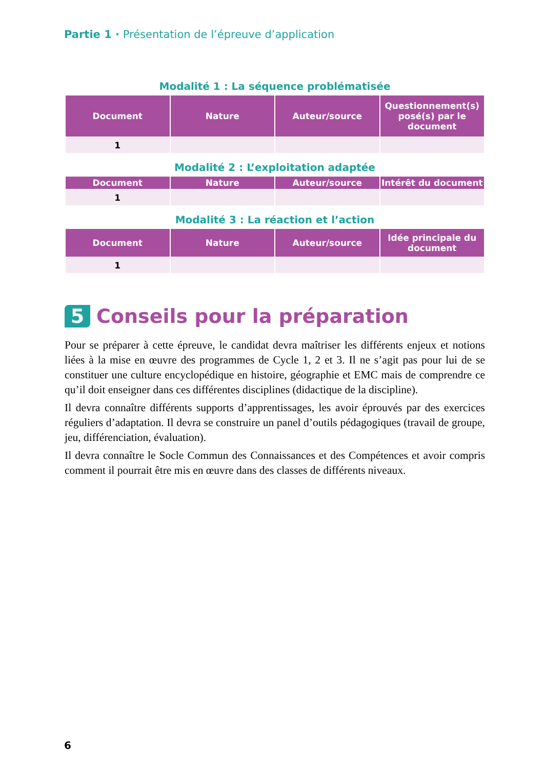Partie 1 · Présentation de l’épreuve d’application
Modalité 1 : La séquence problématisée
| Document | Nature | Auteur/source | Questionnement(s) posé(s) par le document |
| --- | --- | --- | --- |
| 1 | | | |
Modalité 2 : L’exploitation adaptée
| Document | Nature | Auteur/source | Intérêt du document |
| --- | --- | --- | --- |
| 1 | | | |
Modalité 3 : La réaction et l’action
| Document | Nature | Auteur/source | Idée principale du document |
| --- | --- | --- | --- |
| 1 | | | |
5 Conseils pour la préparation
Pour se préparer à cette épreuve, le candidat devra maîtriser les différents enjeux et notions liées à la mise en œuvre des programmes de Cycle 1, 2 et 3. Il ne s’agit pas pour lui de se constituer une culture encyclopédique en histoire, géographie et EMC mais de comprendre ce qu’il doit enseigner dans ces différentes disciplines (didactique de la discipline).
Il devra connaître différents supports d’apprentissages, les avoir éprouvés par des exercices réguliers d’adaptation. Il devra se construire un panel d’outils pédagogiques (travail de groupe, jeu, différenciation, évaluation).
Il devra connaître le Socle Commun des Connaissances et des Compétences et avoir compris comment il pourrait être mis en œuvre dans des classes de différents niveaux.
6